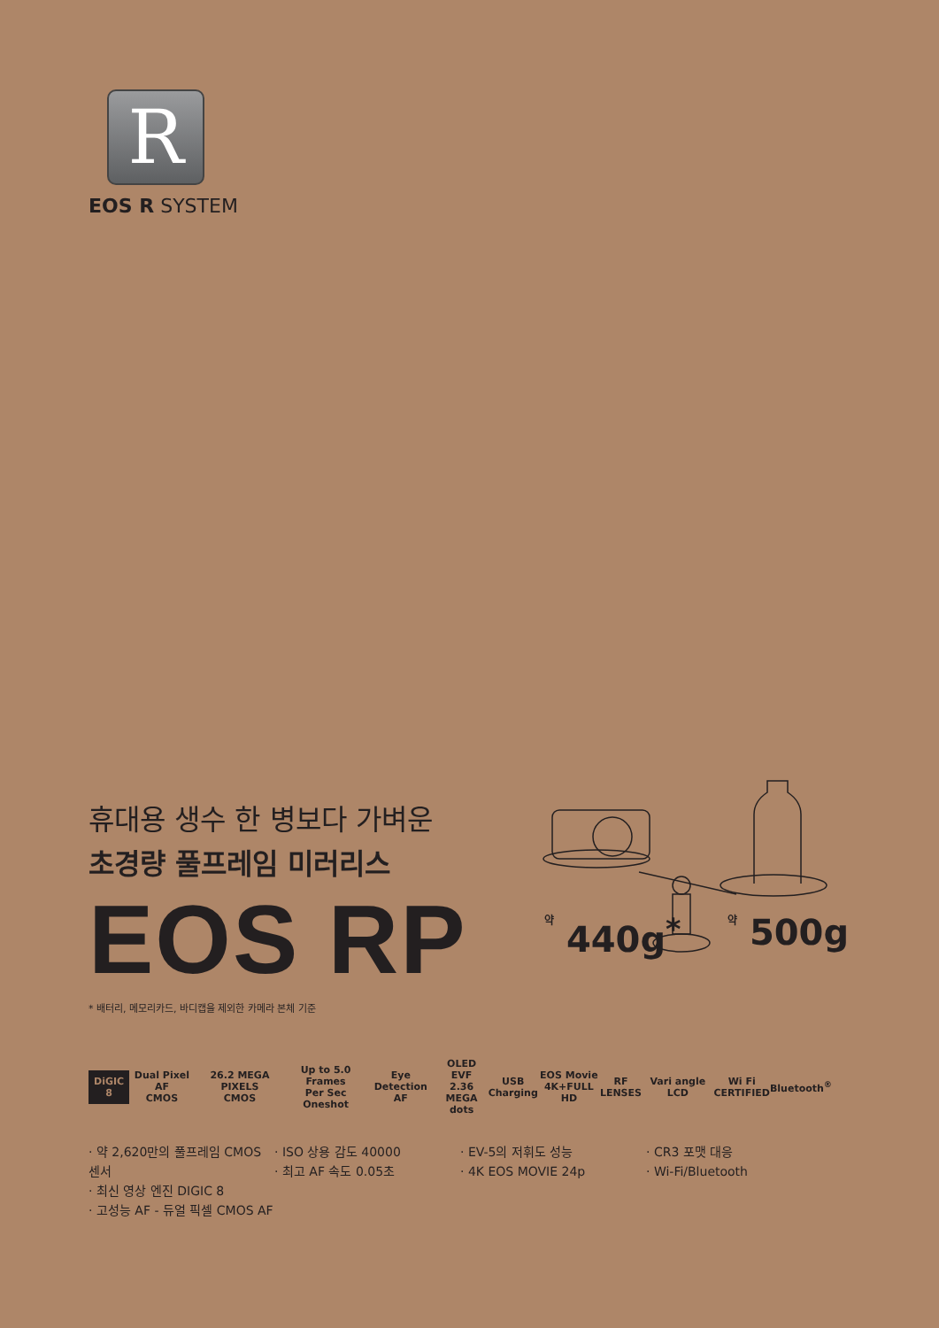R
EOS R SYSTEM
휴대용 생수 한 병보다 가벼운
초경량 풀프레임 미러리스
EOS RP
* 배터리, 메모리카드, 바디캡을 제외한 카메라 본체 기준
약 440g<sup>*</sup> 약 500g
DiGIC
8
Dual Pixel AF
CMOS
26.2 MEGA PIXELS
CMOS
Up to 5.0
Frames
Per Sec Oneshot
Eye Detection
AF
OLED EVF
2.36 MEGA
dots
USB
Charging
EOS Movie
4K+FULL HD
RF
LENSES
Vari angle LCD
Wi Fi
CERTIFIED
Bluetooth<sup>®</sup>
· 약 2,620만의 풀프레임 CMOS 센서
· 최신 영상 엔진 DIGIC 8
· 고성능 AF - 듀얼 픽셀 CMOS AF
· ISO 상용 감도 40000
· 최고 AF 속도 0.05초
· EV-5의 저휘도 성능
· 4K EOS MOVIE 24p
· CR3 포맷 대응
· Wi-Fi/Bluetooth